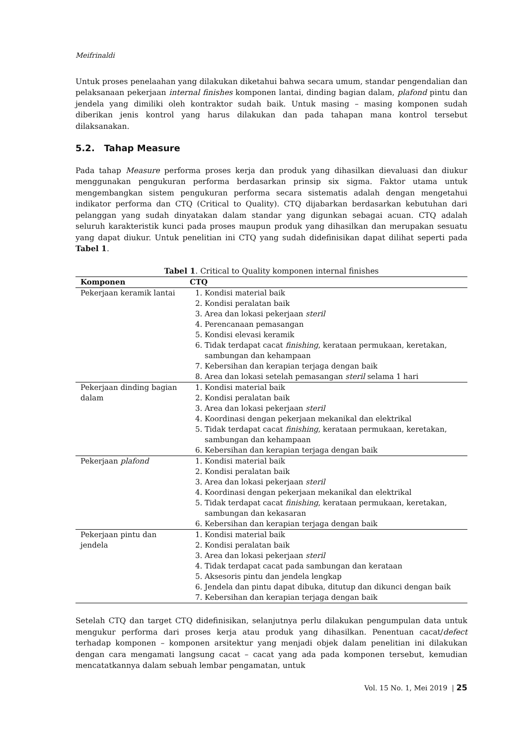Meifrinaldi
Untuk proses penelaahan yang dilakukan diketahui bahwa secara umum, standar pengendalian dan pelaksanaan pekerjaan internal finishes komponen lantai, dinding bagian dalam, plafond pintu dan jendela yang dimiliki oleh kontraktor sudah baik. Untuk masing – masing komponen sudah diberikan jenis kontrol yang harus dilakukan dan pada tahapan mana kontrol tersebut dilaksanakan.
5.2. Tahap Measure
Pada tahap Measure performa proses kerja dan produk yang dihasilkan dievaluasi dan diukur menggunakan pengukuran performa berdasarkan prinsip six sigma. Faktor utama untuk mengembangkan sistem pengukuran performa secara sistematis adalah dengan mengetahui indikator performa dan CTQ (Critical to Quality). CTQ dijabarkan berdasarkan kebutuhan dari pelanggan yang sudah dinyatakan dalam standar yang digunkan sebagai acuan. CTQ adalah seluruh karakteristik kunci pada proses maupun produk yang dihasilkan dan merupakan sesuatu yang dapat diukur. Untuk penelitian ini CTQ yang sudah didefinisikan dapat dilihat seperti pada Tabel 1.
Tabel 1. Critical to Quality komponen internal finishes
| Komponen | CTQ |
| --- | --- |
| Pekerjaan keramik lantai | 1. Kondisi material baik 2. Kondisi peralatan baik 3. Area dan lokasi pekerjaan steril 4. Perencanaan pemasangan 5. Kondisi elevasi keramik 6. Tidak terdapat cacat finishing , kerataan permukaan, keretakan, sambungan dan kehampaan 7. Kebersihan dan kerapian terjaga dengan baik 8. Area dan lokasi setelah pemasangan steril selama 1 hari |
| Pekerjaan dinding bagian dalam | 1. Kondisi material baik 2. Kondisi peralatan baik 3. Area dan lokasi pekerjaan steril 4. Koordinasi dengan pekerjaan mekanikal dan elektrikal 5. Tidak terdapat cacat finishing , kerataan permukaan, keretakan, sambungan dan kehampaan 6. Kebersihan dan kerapian terjaga dengan baik |
| Pekerjaan plafond | 1. Kondisi material baik 2. Kondisi peralatan baik 3. Area dan lokasi pekerjaan steril 4. Koordinasi dengan pekerjaan mekanikal dan elektrikal 5. Tidak terdapat cacat finishing , kerataan permukaan, keretakan, sambungan dan kekasaran 6. Kebersihan dan kerapian terjaga dengan baik |
| Pekerjaan pintu dan jendela | 1. Kondisi material baik 2. Kondisi peralatan baik 3. Area dan lokasi pekerjaan steril 4. Tidak terdapat cacat pada sambungan dan kerataan 5. Aksesoris pintu dan jendela lengkap 6. Jendela dan pintu dapat dibuka, ditutup dan dikunci dengan baik 7. Kebersihan dan kerapian terjaga dengan baik |
Setelah CTQ dan target CTQ didefinisikan, selanjutnya perlu dilakukan pengumpulan data untuk mengukur performa dari proses kerja atau produk yang dihasilkan. Penentuan cacat/defect terhadap komponen – komponen arsitektur yang menjadi objek dalam penelitian ini dilakukan dengan cara mengamati langsung cacat – cacat yang ada pada komponen tersebut, kemudian mencatatkannya dalam sebuah lembar pengamatan, untuk
Vol. 15 No. 1, Mei 2019 | 25